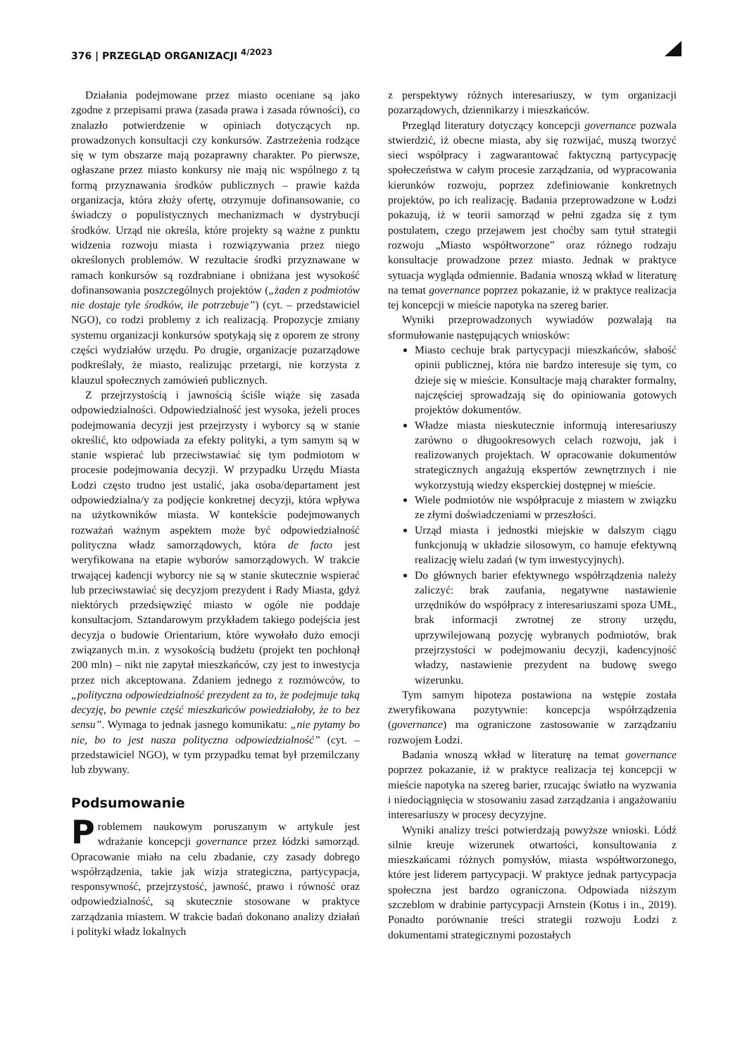376 | PRZEGLĄD ORGANIZACJI <sup>4/2023</sup>
Działania podejmowane przez miasto oceniane są jako zgodne z przepisami prawa (zasada prawa i zasada równości), co znalazło potwierdzenie w opiniach dotyczących np. prowadzonych konsultacji czy konkursów. Zastrzeżenia rodzące się w tym obszarze mają pozaprawny charakter. Po pierwsze, ogłaszane przez miasto konkursy nie mają nic wspólnego z tą formą przyznawania środków publicznych – prawie każda organizacja, która złoży ofertę, otrzymuje dofinansowanie, co świadczy o populistycznych mechanizmach w dystrybucji środków. Urząd nie określa, które projekty są ważne z punktu widzenia rozwoju miasta i rozwiązywania przez niego określonych problemów. W rezultacie środki przyznawane w ramach konkursów są rozdrabniane i obniżana jest wysokość dofinansowania poszczególnych projektów („żaden z podmiotów nie dostaje tyle środków, ile potrzebuje”) (cyt. – przedstawiciel NGO), co rodzi problemy z ich realizacją. Propozycje zmiany systemu organizacji konkursów spotykają się z oporem ze strony części wydziałów urzędu. Po drugie, organizacje pozarządowe podkreślały, że miasto, realizując przetargi, nie korzysta z klauzul społecznych zamówień publicznych.
Z przejrzystością i jawnością ściśle wiąże się zasada odpowiedzialności. Odpowiedzialność jest wysoka, jeżeli proces podejmowania decyzji jest przejrzysty i wyborcy są w stanie określić, kto odpowiada za efekty polityki, a tym samym są w stanie wspierać lub przeciwstawiać się tym podmiotom w procesie podejmowania decyzji. W przypadku Urzędu Miasta Łodzi często trudno jest ustalić, jaka osoba/departament jest odpowiedzialna/y za podjęcie konkretnej decyzji, która wpływa na użytkowników miasta. W kontekście podejmowanych rozważań ważnym aspektem może być odpowiedzialność polityczna władz samorządowych, która de facto jest weryfikowana na etapie wyborów samorządowych. W trakcie trwającej kadencji wyborcy nie są w stanie skutecznie wspierać lub przeciwstawiać się decyzjom prezydent i Rady Miasta, gdyż niektórych przedsięwzięć miasto w ogóle nie poddaje konsultacjom. Sztandarowym przykładem takiego podejścia jest decyzja o budowie Orientarium, które wywołało dużo emocji związanych m.in. z wysokością budżetu (projekt ten pochłonął 200 mln) – nikt nie zapytał mieszkańców, czy jest to inwestycja przez nich akceptowana. Zdaniem jednego z rozmówców, to „polityczna odpowiedzialność prezydent za to, że podejmuje taką decyzję, bo pewnie część mieszkańców powiedziałoby, że to bez sensu”. Wymaga to jednak jasnego komunikatu: „nie pytamy bo nie, bo to jest nasza polityczna odpowiedzialność” (cyt. – przedstawiciel NGO), w tym przypadku temat był przemilczany lub zbywany.
Podsumowanie
Problemem naukowym poruszanym w artykule jest wdrażanie koncepcji governance przez łódzki samorząd. Opracowanie miało na celu zbadanie, czy zasady dobrego współrządzenia, takie jak wizja strategiczna, partycypacja, responsywność, przejrzystość, jawność, prawo i równość oraz odpowiedzialność, są skutecznie stosowane w praktyce zarządzania miastem. W trakcie badań dokonano analizy działań i polityki władz lokalnych
z perspektywy różnych interesariuszy, w tym organizacji pozarządowych, dziennikarzy i mieszkańców.
Przegląd literatury dotyczący koncepcji governance pozwala stwierdzić, iż obecne miasta, aby się rozwijać, muszą tworzyć sieci współpracy i zagwarantować faktyczną partycypację społeczeństwa w całym procesie zarządzania, od wypracowania kierunków rozwoju, poprzez zdefiniowanie konkretnych projektów, po ich realizację. Badania przeprowadzone w Łodzi pokazują, iż w teorii samorząd w pełni zgadza się z tym postulatem, czego przejawem jest choćby sam tytuł strategii rozwoju „Miasto współtworzone” oraz różnego rodzaju konsultacje prowadzone przez miasto. Jednak w praktyce sytuacja wygląda odmiennie. Badania wnoszą wkład w literaturę na temat governance poprzez pokazanie, iż w praktyce realizacja tej koncepcji w mieście napotyka na szereg barier.
Wyniki przeprowadzonych wywiadów pozwalają na sformułowanie następujących wniosków:
Miasto cechuje brak partycypacji mieszkańców, słabość opinii publicznej, która nie bardzo interesuje się tym, co dzieje się w mieście. Konsultacje mają charakter formalny, najczęściej sprowadzają się do opiniowania gotowych projektów dokumentów.
Władze miasta nieskutecznie informują interesariuszy zarówno o długookresowych celach rozwoju, jak i realizowanych projektach. W opracowanie dokumentów strategicznych angażują ekspertów zewnętrznych i nie wykorzystują wiedzy eksperckiej dostępnej w mieście.
Wiele podmiotów nie współpracuje z miastem w związku ze złymi doświadczeniami w przeszłości.
Urząd miasta i jednostki miejskie w dalszym ciągu funkcjonują w układzie silosowym, co hamuje efektywną realizację wielu zadań (w tym inwestycyjnych).
Do głównych barier efektywnego współrządzenia należy zaliczyć: brak zaufania, negatywne nastawienie urzędników do współpracy z interesariuszami spoza UMŁ, brak informacji zwrotnej ze strony urzędu, uprzywilejowaną pozycję wybranych podmiotów, brak przejrzystości w podejmowaniu decyzji, kadencyjność władzy, nastawienie prezydent na budowę swego wizerunku.
Tym samym hipoteza postawiona na wstępie została zweryfikowana pozytywnie: koncepcja współrządzenia (governance) ma ograniczone zastosowanie w zarządzaniu rozwojem Łodzi.
Badania wnoszą wkład w literaturę na temat governance poprzez pokazanie, iż w praktyce realizacja tej koncepcji w mieście napotyka na szereg barier, rzucając światło na wyzwania i niedociągnięcia w stosowaniu zasad zarządzania i angażowaniu interesariuszy w procesy decyzyjne.
Wyniki analizy treści potwierdzają powyższe wnioski. Łódź silnie kreuje wizerunek otwartości, konsultowania z mieszkańcami różnych pomysłów, miasta współtworzonego, które jest liderem partycypacji. W praktyce jednak partycypacja społeczna jest bardzo ograniczona. Odpowiada niższym szczeblom w drabinie partycypacji Arnstein (Kotus i in., 2019). Ponadto porównanie treści strategii rozwoju Łodzi z dokumentami strategicznymi pozostałych